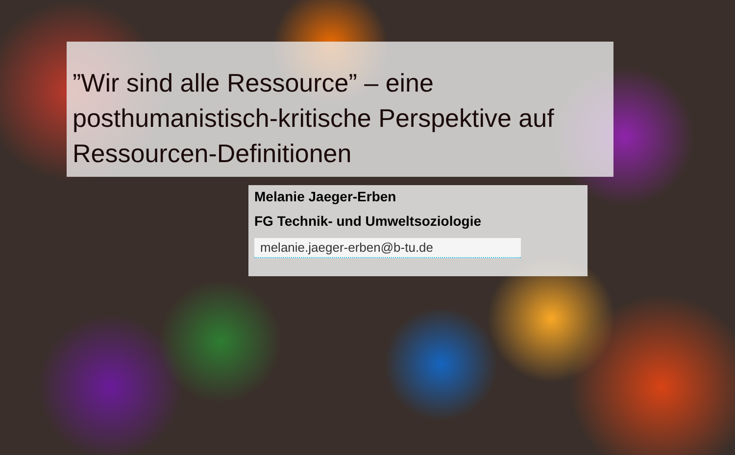”Wir sind alle Ressource” – eine posthumanistisch-kritische Perspektive auf Ressourcen-Definitionen
Melanie Jaeger-Erben
FG Technik- und Umweltsoziologie
melanie.jaeger-erben@b-tu.de